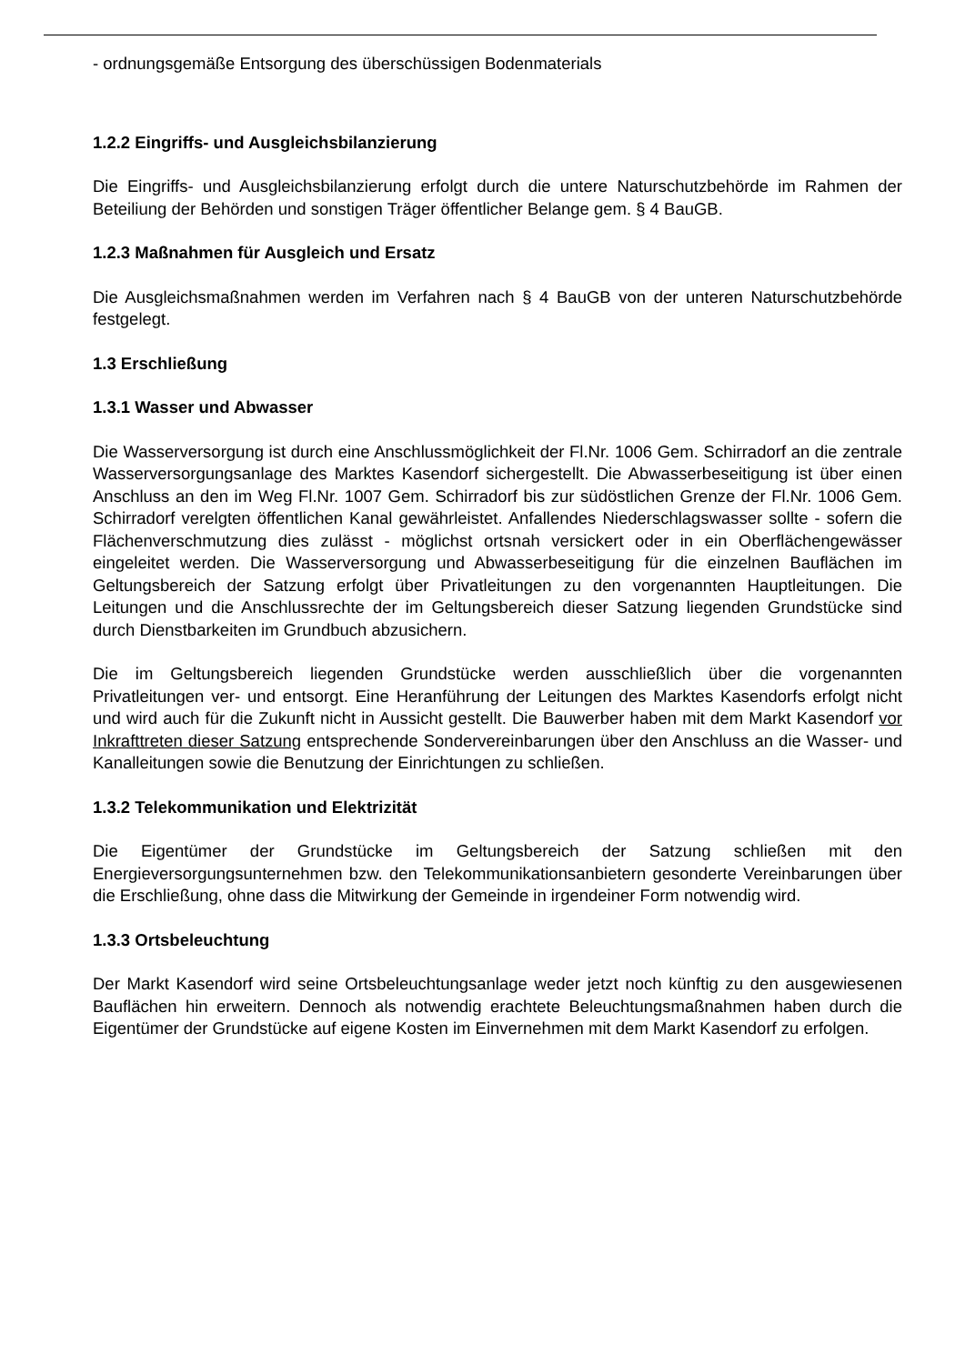- ordnungsgemäße Entsorgung des überschüssigen Bodenmaterials
1.2.2 Eingriffs- und Ausgleichsbilanzierung
Die Eingriffs- und Ausgleichsbilanzierung erfolgt durch die untere Naturschutzbehörde im Rahmen der Beteiliung der Behörden und sonstigen Träger öffentlicher Belange gem. § 4 BauGB.
1.2.3 Maßnahmen für Ausgleich und Ersatz
Die Ausgleichsmaßnahmen werden im Verfahren nach § 4 BauGB von der unteren Naturschutzbehörde festgelegt.
1.3 Erschließung
1.3.1 Wasser und Abwasser
Die Wasserversorgung ist durch eine Anschlussmöglichkeit der Fl.Nr. 1006 Gem. Schirradorf an die zentrale Wasserversorgungsanlage des Marktes Kasendorf sichergestellt. Die Abwasserbeseitigung ist über einen Anschluss an den im Weg Fl.Nr. 1007 Gem. Schirradorf bis zur südöstlichen Grenze der Fl.Nr. 1006 Gem. Schirradorf verelgten öffentlichen Kanal gewährleistet. Anfallendes Niederschlagswasser sollte - sofern die Flächenverschmutzung dies zulässt - möglichst ortsnah versickert oder in ein Oberflächengewässer eingeleitet werden. Die Wasserversorgung und Abwasserbeseitigung für die einzelnen Bauflächen im Geltungsbereich der Satzung erfolgt über Privatleitungen zu den vorgenannten Hauptleitungen. Die Leitungen und die Anschlussrechte der im Geltungsbereich dieser Satzung liegenden Grundstücke sind durch Dienstbarkeiten im Grundbuch abzusichern.
Die im Geltungsbereich liegenden Grundstücke werden ausschließlich über die vorgenannten Privatleitungen ver- und entsorgt. Eine Heranführung der Leitungen des Marktes Kasendorfs erfolgt nicht und wird auch für die Zukunft nicht in Aussicht gestellt. Die Bauwerber haben mit dem Markt Kasendorf vor Inkrafttreten dieser Satzung entsprechende Sondervereinbarungen über den Anschluss an die Wasser- und Kanalleitungen sowie die Benutzung der Einrichtungen zu schließen.
1.3.2 Telekommunikation und Elektrizität
Die Eigentümer der Grundstücke im Geltungsbereich der Satzung schließen mit den Energieversorgungsunternehmen bzw. den Telekommunikationsanbietern gesonderte Vereinbarungen über die Erschließung, ohne dass die Mitwirkung der Gemeinde in irgendeiner Form notwendig wird.
1.3.3 Ortsbeleuchtung
Der Markt Kasendorf wird seine Ortsbeleuchtungsanlage weder jetzt noch künftig zu den ausgewiesenen Bauflächen hin erweitern. Dennoch als notwendig erachtete Beleuchtungsmaßnahmen haben durch die Eigentümer der Grundstücke auf eigene Kosten im Einvernehmen mit dem Markt Kasendorf zu erfolgen.